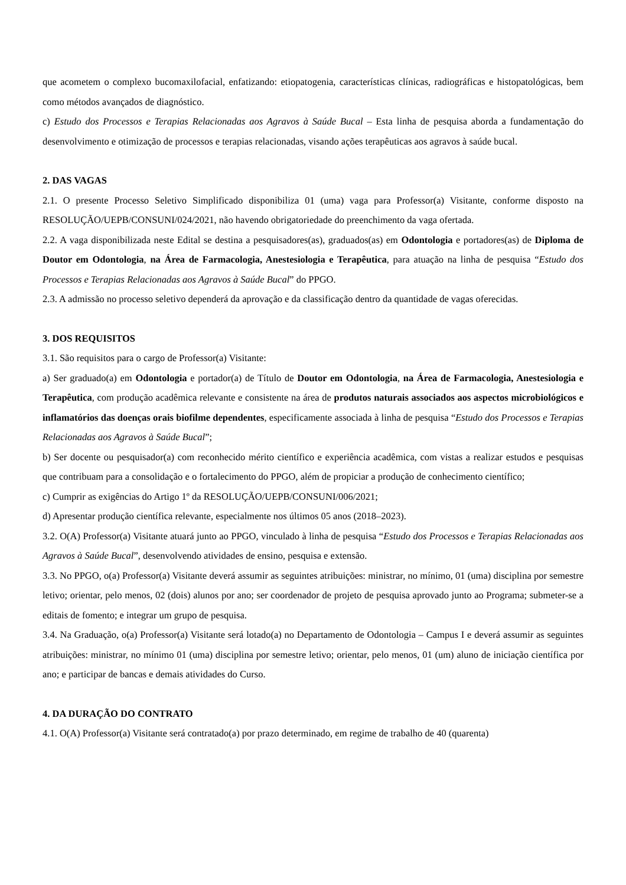que acometem o complexo bucomaxilofacial, enfatizando: etiopatogenia, características clínicas, radiográficas e histopatológicas, bem como métodos avançados de diagnóstico.
c) Estudo dos Processos e Terapias Relacionadas aos Agravos à Saúde Bucal – Esta linha de pesquisa aborda a fundamentação do desenvolvimento e otimização de processos e terapias relacionadas, visando ações terapêuticas aos agravos à saúde bucal.
2. DAS VAGAS
2.1. O presente Processo Seletivo Simplificado disponibiliza 01 (uma) vaga para Professor(a) Visitante, conforme disposto na RESOLUÇÃO/UEPB/CONSUNI/024/2021, não havendo obrigatoriedade do preenchimento da vaga ofertada.
2.2. A vaga disponibilizada neste Edital se destina a pesquisadores(as), graduados(as) em Odontologia e portadores(as) de Diploma de Doutor em Odontologia, na Área de Farmacologia, Anestesiologia e Terapêutica, para atuação na linha de pesquisa “Estudo dos Processos e Terapias Relacionadas aos Agravos à Saúde Bucal” do PPGO.
2.3. A admissão no processo seletivo dependerá da aprovação e da classificação dentro da quantidade de vagas oferecidas.
3. DOS REQUISITOS
3.1. São requisitos para o cargo de Professor(a) Visitante:
a) Ser graduado(a) em Odontologia e portador(a) de Título de Doutor em Odontologia, na Área de Farmacologia, Anestesiologia e Terapêutica, com produção acadêmica relevante e consistente na área de produtos naturais associados aos aspectos microbiológicos e inflamatórios das doenças orais biofilme dependentes, especificamente associada à linha de pesquisa “Estudo dos Processos e Terapias Relacionadas aos Agravos à Saúde Bucal”;
b) Ser docente ou pesquisador(a) com reconhecido mérito científico e experiência acadêmica, com vistas a realizar estudos e pesquisas que contribuam para a consolidação e o fortalecimento do PPGO, além de propiciar a produção de conhecimento científico;
c) Cumprir as exigências do Artigo 1º da RESOLUÇÃO/UEPB/CONSUNI/006/2021;
d) Apresentar produção científica relevante, especialmente nos últimos 05 anos (2018–2023).
3.2. O(A) Professor(a) Visitante atuará junto ao PPGO, vinculado à linha de pesquisa “Estudo dos Processos e Terapias Relacionadas aos Agravos à Saúde Bucal”, desenvolvendo atividades de ensino, pesquisa e extensão.
3.3. No PPGO, o(a) Professor(a) Visitante deverá assumir as seguintes atribuições: ministrar, no mínimo, 01 (uma) disciplina por semestre letivo; orientar, pelo menos, 02 (dois) alunos por ano; ser coordenador de projeto de pesquisa aprovado junto ao Programa; submeter-se a editais de fomento; e integrar um grupo de pesquisa.
3.4. Na Graduação, o(a) Professor(a) Visitante será lotado(a) no Departamento de Odontologia – Campus I e deverá assumir as seguintes atribuições: ministrar, no mínimo 01 (uma) disciplina por semestre letivo; orientar, pelo menos, 01 (um) aluno de iniciação científica por ano; e participar de bancas e demais atividades do Curso.
4. DA DURAÇÃO DO CONTRATO
4.1. O(A) Professor(a) Visitante será contratado(a) por prazo determinado, em regime de trabalho de 40 (quarenta)